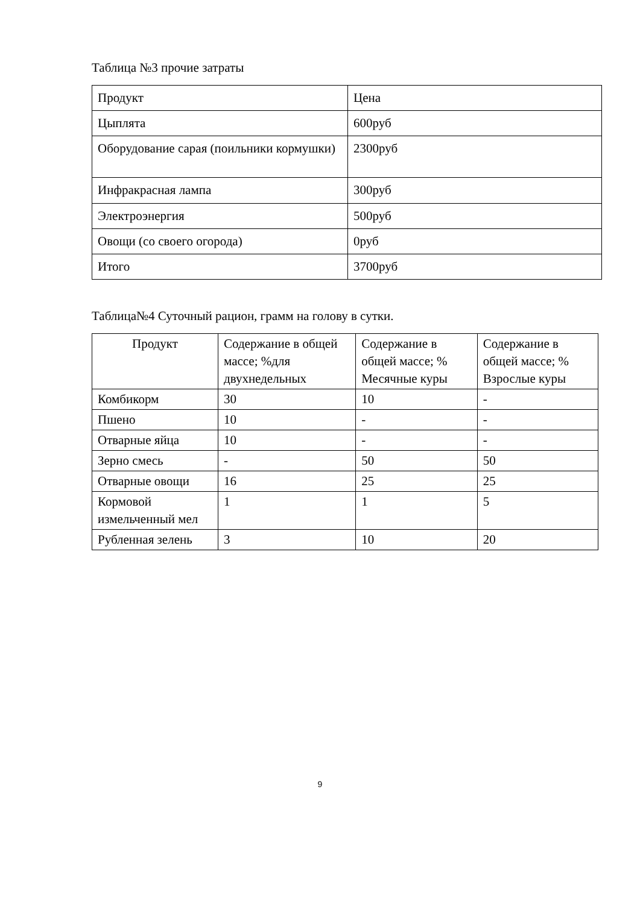Таблица №3 прочие затраты
| Продукт | Цена |
| Цыплята | 600руб |
| Оборудование сарая (поильники кормушки) | 2300руб |
| Инфракрасная лампа | 300руб |
| Электроэнергия | 500руб |
| Овощи (со своего огорода) | 0руб |
| Итого | 3700руб |
Таблица№4 Суточный рацион, грамм на голову в сутки.
| Продукт | Содержание в общей массе; %для двухнедельных | Содержание в общей массе; % Месячные куры | Содержание в общей массе; % Взрослые куры |
| Комбикорм | 30 | 10 | - |
| Пшено | 10 | - | - |
| Отварные яйца | 10 | - | - |
| Зерно смесь | - | 50 | 50 |
| Отварные овощи | 16 | 25 | 25 |
| Кормовой измельченный мел | 1 | 1 | 5 |
| Рубленная зелень | 3 | 10 | 20 |
9